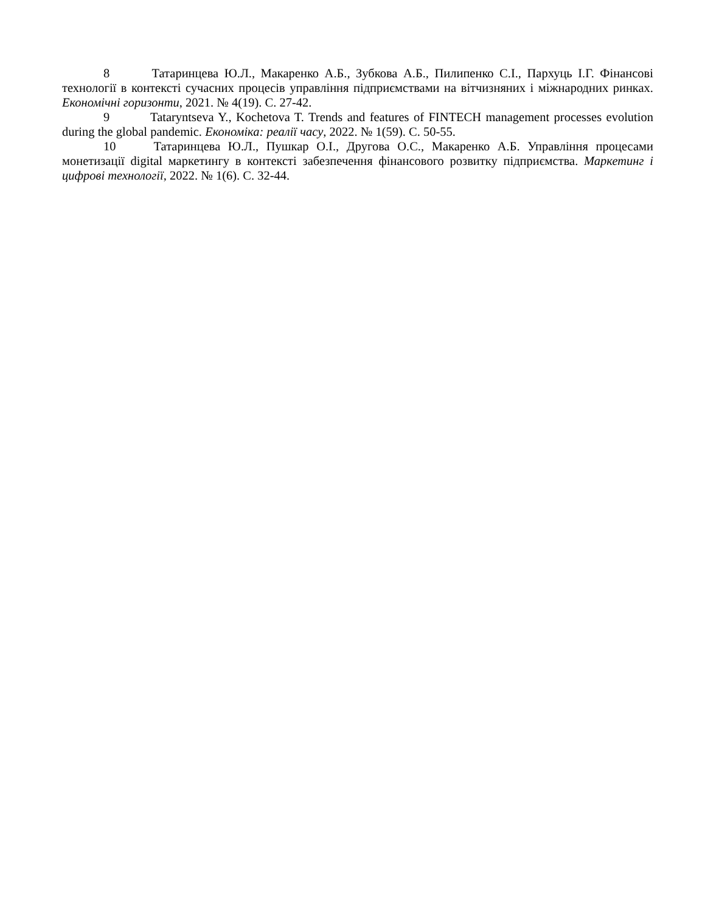8 Татаринцева Ю.Л., Макаренко А.Б., Зубкова А.Б., Пилипенко С.І., Пархуць І.Г. Фінансові технології в контексті сучасних процесів управління підприємствами на вітчизняних і міжнародних ринках. Економічні горизонти, 2021. № 4(19). С. 27-42.
9 Tataryntseva Y., Kochetova T. Trends and features of FINTECH management processes evolution during the global pandemic. Економіка: реалії часу, 2022. № 1(59). С. 50-55.
10 Татаринцева Ю.Л., Пушкар О.І., Другова О.С., Макаренко А.Б. Управління процесами монетизації digital маркетингу в контексті забезпечення фінансового розвитку підприємства. Маркетинг і цифрові технології, 2022. № 1(6). С. 32-44.